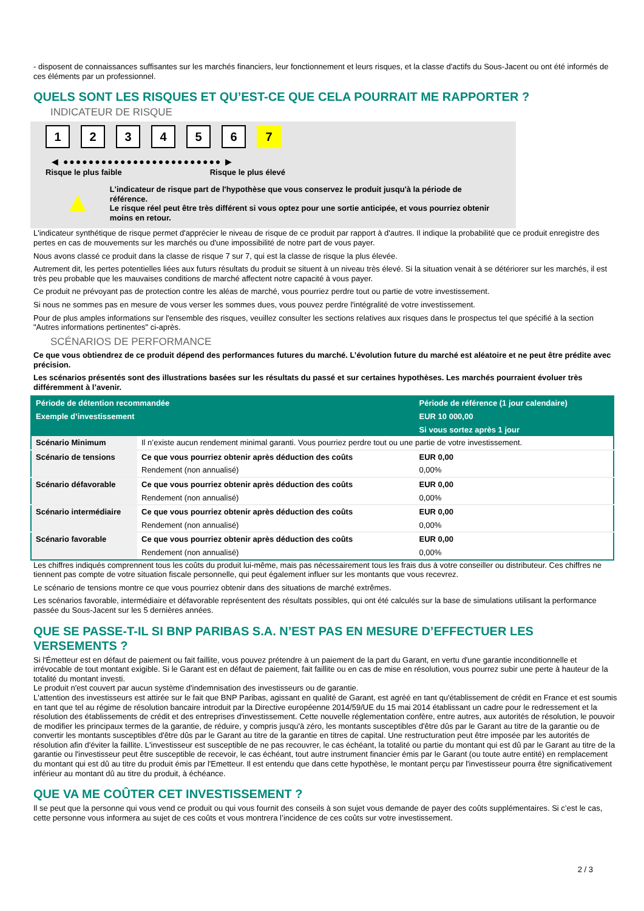- disposent de connaissances suffisantes sur les marchés financiers, leur fonctionnement et leurs risques, et la classe d'actifs du Sous-Jacent ou ont été informés de ces éléments par un professionnel.
QUELS SONT LES RISQUES ET QU’EST-CE QUE CELA POURRAIT ME RAPPORTER ?
INDICATEUR DE RISQUE
123456 7
◀ ●●●●●●●●●●●●●●●●●●●●●●●●● ▶
Risque le plus faible Risque le plus élevé
▲
L'indicateur de risque part de l'hypothèse que vous conservez le produit jusqu'à la période de référence.
Le risque réel peut être très différent si vous optez pour une sortie anticipée, et vous pourriez obtenir moins en retour.
L'indicateur synthétique de risque permet d'apprécier le niveau de risque de ce produit par rapport à d'autres. Il indique la probabilité que ce produit enregistre des pertes en cas de mouvements sur les marchés ou d'une impossibilité de notre part de vous payer.
Nous avons classé ce produit dans la classe de risque 7 sur 7, qui est la classe de risque la plus élevée.
Autrement dit, les pertes potentielles liées aux futurs résultats du produit se situent à un niveau très élevé. Si la situation venait à se détériorer sur les marchés, il est très peu probable que les mauvaises conditions de marché affectent notre capacité à vous payer.
Ce produit ne prévoyant pas de protection contre les aléas de marché, vous pourriez perdre tout ou partie de votre investissement.
Si nous ne sommes pas en mesure de vous verser les sommes dues, vous pouvez perdre l'intégralité de votre investissement.
Pour de plus amples informations sur l'ensemble des risques, veuillez consulter les sections relatives aux risques dans le prospectus tel que spécifié à la section "Autres informations pertinentes" ci-après.
SCÉNARIOS DE PERFORMANCE
Ce que vous obtiendrez de ce produit dépend des performances futures du marché. L’évolution future du marché est aléatoire et ne peut être prédite avec précision.
Les scénarios présentés sont des illustrations basées sur les résultats du passé et sur certaines hypothèses. Les marchés pourraient évoluer très différemment à l’avenir.
| Période de détention recommandée | | Période de référence (1 jour calendaire) |
| --- | --- | --- |
| Exemple d’investissement | | EUR 10 000,00 |
| | | Si vous sortez après 1 jour |
| Scénario Minimum | Il n’existe aucun rendement minimal garanti. Vous pourriez perdre tout ou une partie de votre investissement. | |
| Scénario de tensions | Ce que vous pourriez obtenir après déduction des coûts | EUR 0,00 |
| | Rendement (non annualisé) | 0,00% |
| Scénario défavorable | Ce que vous pourriez obtenir après déduction des coûts | EUR 0,00 |
| | Rendement (non annualisé) | 0,00% |
| Scénario intermédiaire | Ce que vous pourriez obtenir après déduction des coûts | EUR 0,00 |
| | Rendement (non annualisé) | 0,00% |
| Scénario favorable | Ce que vous pourriez obtenir après déduction des coûts | EUR 0,00 |
| | Rendement (non annualisé) | 0,00% |
Les chiffres indiqués comprennent tous les coûts du produit lui-même, mais pas nécessairement tous les frais dus à votre conseiller ou distributeur. Ces chiffres ne tiennent pas compte de votre situation fiscale personnelle, qui peut également influer sur les montants que vous recevrez.
Le scénario de tensions montre ce que vous pourriez obtenir dans des situations de marché extrêmes.
Les scénarios favorable, intermédiaire et défavorable représentent des résultats possibles, qui ont été calculés sur la base de simulations utilisant la performance passée du Sous-Jacent sur les 5 dernières années.
QUE SE PASSE-T-IL SI BNP PARIBAS S.A. N’EST PAS EN MESURE D’EFFECTUER LES VERSEMENTS ?
Si l'Émetteur est en défaut de paiement ou fait faillite, vous pouvez prétendre à un paiement de la part du Garant, en vertu d'une garantie inconditionnelle et irrévocable de tout montant exigible. Si le Garant est en défaut de paiement, fait faillite ou en cas de mise en résolution, vous pourrez subir une perte à hauteur de la totalité du montant investi.
Le produit n'est couvert par aucun système d'indemnisation des investisseurs ou de garantie.
L'attention des investisseurs est attirée sur le fait que BNP Paribas, agissant en qualité de Garant, est agréé en tant qu'établissement de crédit en France et est soumis en tant que tel au régime de résolution bancaire introduit par la Directive européenne 2014/59/UE du 15 mai 2014 établissant un cadre pour le redressement et la résolution des établissements de crédit et des entreprises d'investissement. Cette nouvelle réglementation confère, entre autres, aux autorités de résolution, le pouvoir de modifier les principaux termes de la garantie, de réduire, y compris jusqu'à zéro, les montants susceptibles d'être dûs par le Garant au titre de la garantie ou de convertir les montants susceptibles d'être dûs par le Garant au titre de la garantie en titres de capital. Une restructuration peut être imposée par les autorités de résolution afin d'éviter la faillite. L'investisseur est susceptible de ne pas recouvrer, le cas échéant, la totalité ou partie du montant qui est dû par le Garant au titre de la garantie ou l'investisseur peut être susceptible de recevoir, le cas échéant, tout autre instrument financier émis par le Garant (ou toute autre entité) en remplacement du montant qui est dû au titre du produit émis par l'Emetteur. Il est entendu que dans cette hypothèse, le montant perçu par l'investisseur pourra être significativement inférieur au montant dû au titre du produit, à échéance.
QUE VA ME COÛTER CET INVESTISSEMENT ?
Il se peut que la personne qui vous vend ce produit ou qui vous fournit des conseils à son sujet vous demande de payer des coûts supplémentaires. Si c’est le cas, cette personne vous informera au sujet de ces coûts et vous montrera l’incidence de ces coûts sur votre investissement.
2 / 3